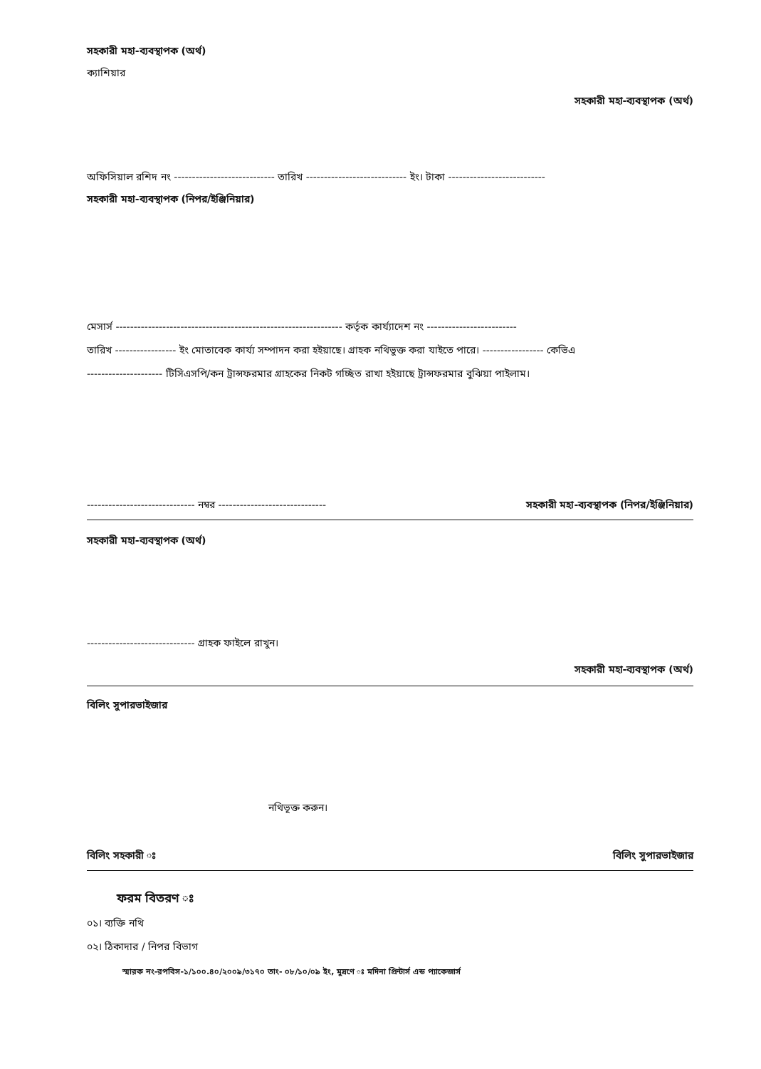সহকারী মহা-ব্যবস্থাপক (অর্থ)
ক্যাশিয়ার
সহকারী মহা-ব্যবস্থাপক (অর্থ)
অফিসিয়াল রশিদ নং ---------------------------- তারিখ ---------------------------- ইং। টাকা ---------------------------
সহকারী মহা-ব্যবস্থাপক (নিপর/ইঞ্জিনিয়ার)
মেসার্স --------------------------------------------------------------- কর্তৃক কার্য্যাদেশ নং -------------------------
তারিখ ----------------- ইং মোতাবেক কার্য্য সম্পাদন করা হইয়াছে। গ্রাহক নথিভুক্ত করা যাইতে পারে। ----------------- কেভিএ
--------------------- টিসিএসপি/কন ট্রান্সফরমার গ্রাহকের নিকট গচ্ছিত রাখা হইয়াছে ট্রান্সফরমার বুঝিয়া পাইলাম।
------------------------------ নম্বর ------------------------------ সহকারী মহা-ব্যবস্থাপক (নিপর/ইঞ্জিনিয়ার)
সহকারী মহা-ব্যবস্থাপক (অর্থ)
------------------------------ গ্রাহক ফাইলে রাখুন।
সহকারী মহা-ব্যবস্থাপক (অর্থ)
বিলিং সুপারভাইজার
নথিভূক্ত করুন।
বিলিং সহকারী ঃ বিলিং সুপারভাইজার
ফরম বিতরণ ঃ
০১। ব্যক্তি নথি
০২। ঠিকাদার / নিপর বিভাগ
স্মারক নং-রপবিস-১/১০০.৪০/২০০৯/৩১৭০ তাং- ০৮/১০/০৯ ইং, মুদ্রণে ঃ মদিনা প্রিন্টার্স এন্ড প্যাকেজার্স